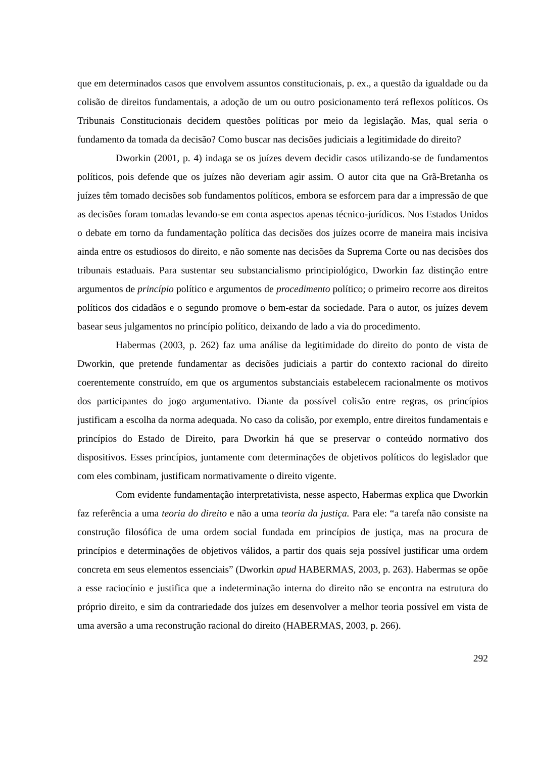que em determinados casos que envolvem assuntos constitucionais, p. ex., a questão da igualdade ou da colisão de direitos fundamentais, a adoção de um ou outro posicionamento terá reflexos políticos. Os Tribunais Constitucionais decidem questões políticas por meio da legislação. Mas, qual seria o fundamento da tomada da decisão? Como buscar nas decisões judiciais a legitimidade do direito?
Dworkin (2001, p. 4) indaga se os juízes devem decidir casos utilizando-se de fundamentos políticos, pois defende que os juízes não deveriam agir assim. O autor cita que na Grã-Bretanha os juízes têm tomado decisões sob fundamentos políticos, embora se esforcem para dar a impressão de que as decisões foram tomadas levando-se em conta aspectos apenas técnico-jurídicos. Nos Estados Unidos o debate em torno da fundamentação política das decisões dos juízes ocorre de maneira mais incisiva ainda entre os estudiosos do direito, e não somente nas decisões da Suprema Corte ou nas decisões dos tribunais estaduais. Para sustentar seu substancialismo principiológico, Dworkin faz distinção entre argumentos de princípio político e argumentos de procedimento político; o primeiro recorre aos direitos políticos dos cidadãos e o segundo promove o bem-estar da sociedade. Para o autor, os juízes devem basear seus julgamentos no princípio político, deixando de lado a via do procedimento.
Habermas (2003, p. 262) faz uma análise da legitimidade do direito do ponto de vista de Dworkin, que pretende fundamentar as decisões judiciais a partir do contexto racional do direito coerentemente construído, em que os argumentos substanciais estabelecem racionalmente os motivos dos participantes do jogo argumentativo. Diante da possível colisão entre regras, os princípios justificam a escolha da norma adequada. No caso da colisão, por exemplo, entre direitos fundamentais e princípios do Estado de Direito, para Dworkin há que se preservar o conteúdo normativo dos dispositivos. Esses princípios, juntamente com determinações de objetivos políticos do legislador que com eles combinam, justificam normativamente o direito vigente.
Com evidente fundamentação interpretativista, nesse aspecto, Habermas explica que Dworkin faz referência a uma teoria do direito e não a uma teoria da justiça. Para ele: “a tarefa não consiste na construção filosófica de uma ordem social fundada em princípios de justiça, mas na procura de princípios e determinações de objetivos válidos, a partir dos quais seja possível justificar uma ordem concreta em seus elementos essenciais” (Dworkin apud HABERMAS, 2003, p. 263). Habermas se opõe a esse raciocínio e justifica que a indeterminação interna do direito não se encontra na estrutura do próprio direito, e sim da contrariedade dos juízes em desenvolver a melhor teoria possível em vista de uma aversão a uma reconstrução racional do direito (HABERMAS, 2003, p. 266).
292